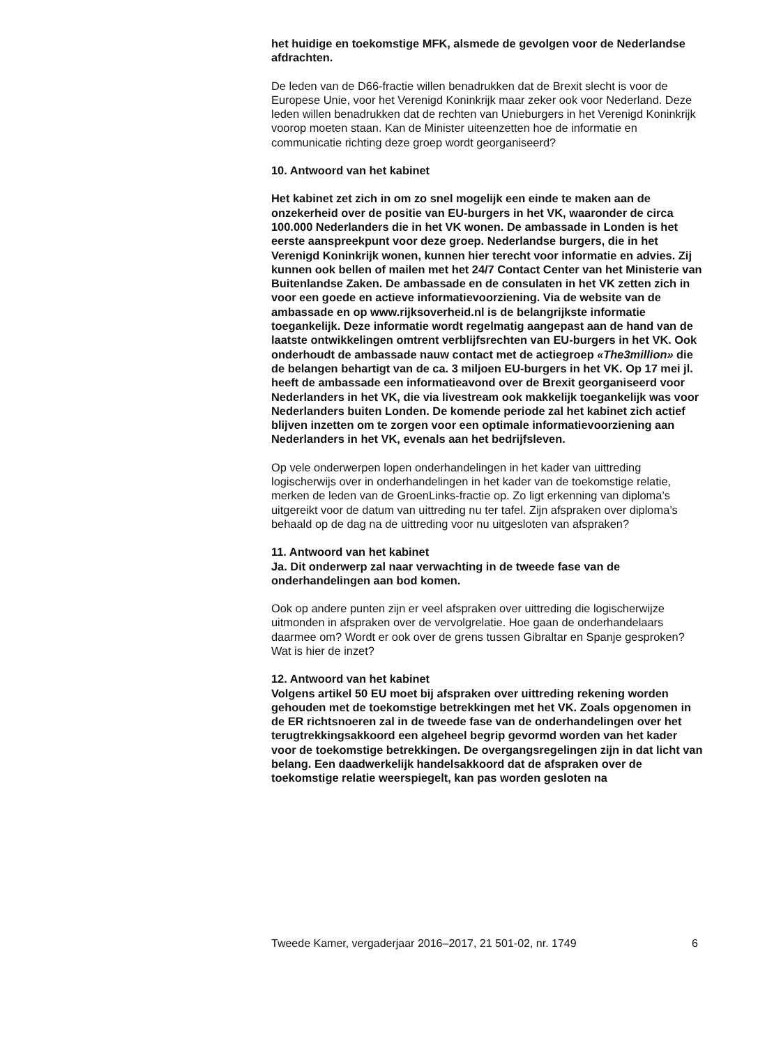het huidige en toekomstige MFK, alsmede de gevolgen voor de Nederlandse afdrachten.
De leden van de D66-fractie willen benadrukken dat de Brexit slecht is voor de Europese Unie, voor het Verenigd Koninkrijk maar zeker ook voor Nederland. Deze leden willen benadrukken dat de rechten van Unieburgers in het Verenigd Koninkrijk voorop moeten staan. Kan de Minister uiteenzetten hoe de informatie en communicatie richting deze groep wordt georganiseerd?
10. Antwoord van het kabinet
Het kabinet zet zich in om zo snel mogelijk een einde te maken aan de onzekerheid over de positie van EU-burgers in het VK, waaronder de circa 100.000 Nederlanders die in het VK wonen. De ambassade in Londen is het eerste aanspreekpunt voor deze groep. Nederlandse burgers, die in het Verenigd Koninkrijk wonen, kunnen hier terecht voor informatie en advies. Zij kunnen ook bellen of mailen met het 24/7 Contact Center van het Ministerie van Buitenlandse Zaken. De ambassade en de consulaten in het VK zetten zich in voor een goede en actieve informatievoorziening. Via de website van de ambassade en op www.rijksoverheid.nl is de belangrijkste informatie toegankelijk. Deze informatie wordt regelmatig aangepast aan de hand van de laatste ontwikkelingen omtrent verblijfsrechten van EU-burgers in het VK. Ook onderhoudt de ambassade nauw contact met de actiegroep «The3million» die de belangen behartigt van de ca. 3 miljoen EU-burgers in het VK. Op 17 mei jl. heeft de ambassade een informatieavond over de Brexit georganiseerd voor Nederlanders in het VK, die via livestream ook makkelijk toegankelijk was voor Nederlanders buiten Londen. De komende periode zal het kabinet zich actief blijven inzetten om te zorgen voor een optimale informatievoorziening aan Nederlanders in het VK, evenals aan het bedrijfsleven.
Op vele onderwerpen lopen onderhandelingen in het kader van uittreding logischerwijs over in onderhandelingen in het kader van de toekomstige relatie, merken de leden van de GroenLinks-fractie op. Zo ligt erkenning van diploma’s uitgereikt voor de datum van uittreding nu ter tafel. Zijn afspraken over diploma’s behaald op de dag na de uittreding voor nu uitgesloten van afspraken?
11. Antwoord van het kabinet
Ja. Dit onderwerp zal naar verwachting in de tweede fase van de onderhandelingen aan bod komen.
Ook op andere punten zijn er veel afspraken over uittreding die logischerwijze uitmonden in afspraken over de vervolgrelatie. Hoe gaan de onderhandelaars daarmee om? Wordt er ook over de grens tussen Gibraltar en Spanje gesproken? Wat is hier de inzet?
12. Antwoord van het kabinet
Volgens artikel 50 EU moet bij afspraken over uittreding rekening worden gehouden met de toekomstige betrekkingen met het VK. Zoals opgenomen in de ER richtsnoeren zal in de tweede fase van de onderhandelingen over het terugtrekkingsakkoord een algeheel begrip gevormd worden van het kader voor de toekomstige betrekkingen. De overgangsregelingen zijn in dat licht van belang. Een daadwerkelijk handelsakkoord dat de afspraken over de toekomstige relatie weerspiegelt, kan pas worden gesloten na
Tweede Kamer, vergaderjaar 2016–2017, 21 501-02, nr. 1749 6